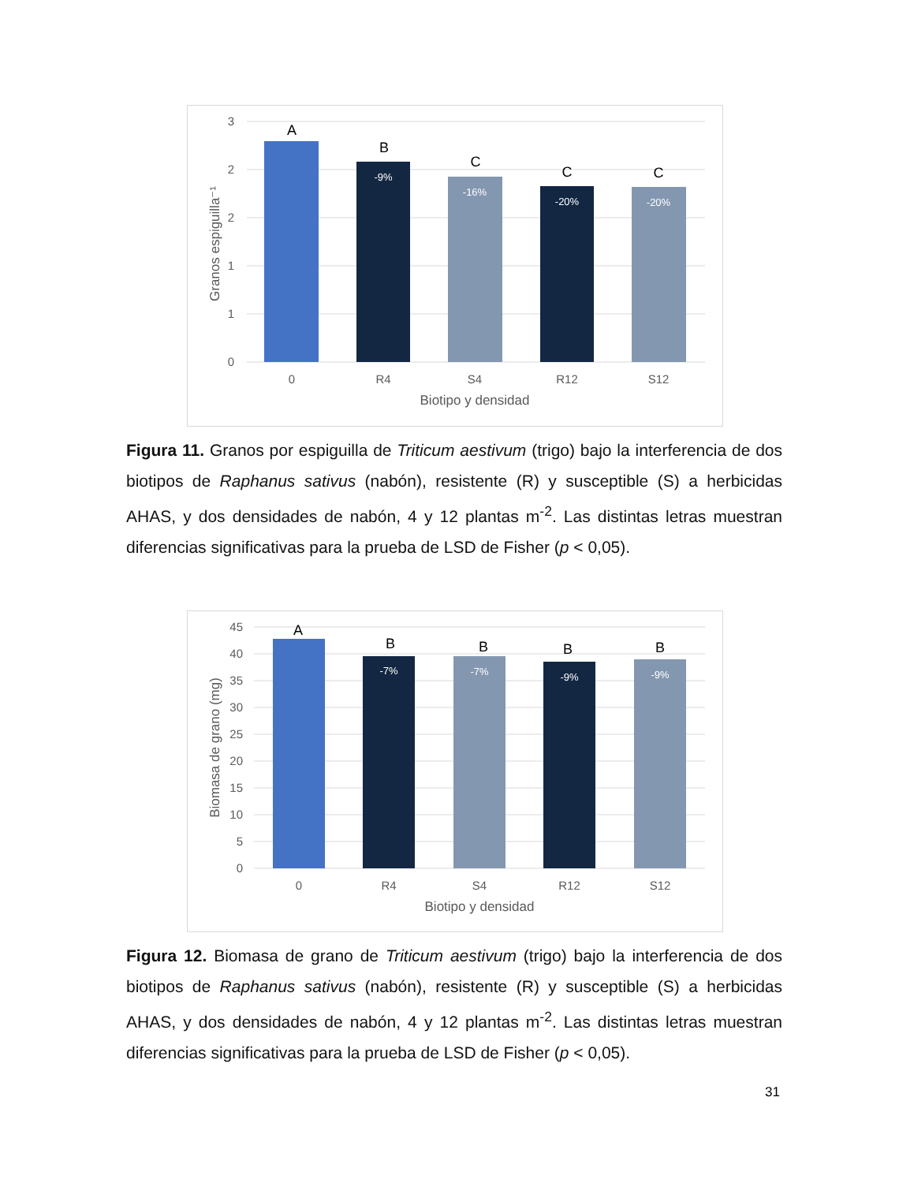3
2
2
1
1
0
0
R4
S4
R12
S12
Biotipo y densidad
Granos espiguilla⁻¹
A
B
C
C
C
-9%
-16%
-20%
-20%
Figura 11. Granos por espiguilla de Triticum aestivum (trigo) bajo la interferencia de dos biotipos de Raphanus sativus (nabón), resistente (R) y susceptible (S) a herbicidas AHAS, y dos densidades de nabón, 4 y 12 plantas m<sup>-2</sup>. Las distintas letras muestran diferencias significativas para la prueba de LSD de Fisher (p < 0,05).
45
40
35
30
25
20
15
10
5
0
0
R4
S4
R12
S12
Biotipo y densidad
Biomasa de grano (mg)
A
B
B
B
B
-7%
-7%
-9%
-9%
Figura 12. Biomasa de grano de Triticum aestivum (trigo) bajo la interferencia de dos biotipos de Raphanus sativus (nabón), resistente (R) y susceptible (S) a herbicidas AHAS, y dos densidades de nabón, 4 y 12 plantas m<sup>-2</sup>. Las distintas letras muestran diferencias significativas para la prueba de LSD de Fisher (p < 0,05).
31